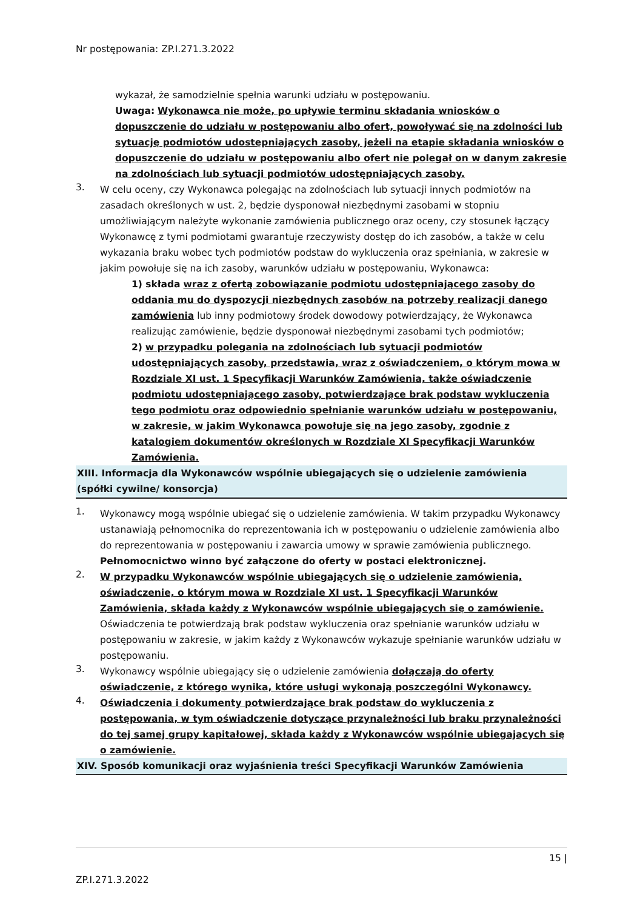Nr postępowania: ZP.I.271.3.2022
wykazał, że samodzielnie spełnia warunki udziału w postępowaniu.
Uwaga: Wykonawca nie może, po upływie terminu składania wniosków o dopuszczenie do udziału w postępowaniu albo ofert, powoływać się na zdolności lub sytuację podmiotów udostępniających zasoby, jeżeli na etapie składania wniosków o dopuszczenie do udziału w postępowaniu albo ofert nie polegał on w danym zakresie na zdolnościach lub sytuacji podmiotów udostępniających zasoby.
3.
W celu oceny, czy Wykonawca polegając na zdolnościach lub sytuacji innych podmiotów na zasadach określonych w ust. 2, będzie dysponował niezbędnymi zasobami w stopniu umożliwiającym należyte wykonanie zamówienia publicznego oraz oceny, czy stosunek łączący Wykonawcę z tymi podmiotami gwarantuje rzeczywisty dostęp do ich zasobów, a także w celu wykazania braku wobec tych podmiotów podstaw do wykluczenia oraz spełniania, w zakresie w jakim powołuje się na ich zasoby, warunków udziału w postępowaniu, Wykonawca:
1) składa wraz z ofertą zobowiązanie podmiotu udostępniającego zasoby do oddania mu do dyspozycji niezbędnych zasobów na potrzeby realizacji danego zamówienia lub inny podmiotowy środek dowodowy potwierdzający, że Wykonawca realizując zamówienie, będzie dysponował niezbędnymi zasobami tych podmiotów;
2) w przypadku polegania na zdolnościach lub sytuacji podmiotów udostępniających zasoby, przedstawia, wraz z oświadczeniem, o którym mowa w Rozdziale XI ust. 1 Specyfikacji Warunków Zamówienia, także oświadczenie podmiotu udostępniającego zasoby, potwierdzające brak podstaw wykluczenia tego podmiotu oraz odpowiednio spełnianie warunków udziału w postępowaniu, w zakresie, w jakim Wykonawca powołuje się na jego zasoby, zgodnie z katalogiem dokumentów określonych w Rozdziale XI Specyfikacji Warunków Zamówienia.
XIII. Informacja dla Wykonawców wspólnie ubiegających się o udzielenie zamówienia (spółki cywilne/ konsorcja)
1.
Wykonawcy mogą wspólnie ubiegać się o udzielenie zamówienia. W takim przypadku Wykonawcy ustanawiają pełnomocnika do reprezentowania ich w postępowaniu o udzielenie zamówienia albo do reprezentowania w postępowaniu i zawarcia umowy w sprawie zamówienia publicznego. Pełnomocnictwo winno być załączone do oferty w postaci elektronicznej.
2.
W przypadku Wykonawców wspólnie ubiegających się o udzielenie zamówienia, oświadczenie, o którym mowa w Rozdziale XI ust. 1 Specyfikacji Warunków Zamówienia, składa każdy z Wykonawców wspólnie ubiegających się o zamówienie. Oświadczenia te potwierdzają brak podstaw wykluczenia oraz spełnianie warunków udziału w postępowaniu w zakresie, w jakim każdy z Wykonawców wykazuje spełnianie warunków udziału w postępowaniu.
3.
Wykonawcy wspólnie ubiegający się o udzielenie zamówienia dołączają do oferty oświadczenie, z którego wynika, które usługi wykonają poszczególni Wykonawcy.
4.
Oświadczenia i dokumenty potwierdzające brak podstaw do wykluczenia z postępowania, w tym oświadczenie dotyczące przynależności lub braku przynależności do tej samej grupy kapitałowej, składa każdy z Wykonawców wspólnie ubiegających się o zamówienie.
XIV. Sposób komunikacji oraz wyjaśnienia treści Specyfikacji Warunków Zamówienia
15 |
ZP.I.271.3.2022